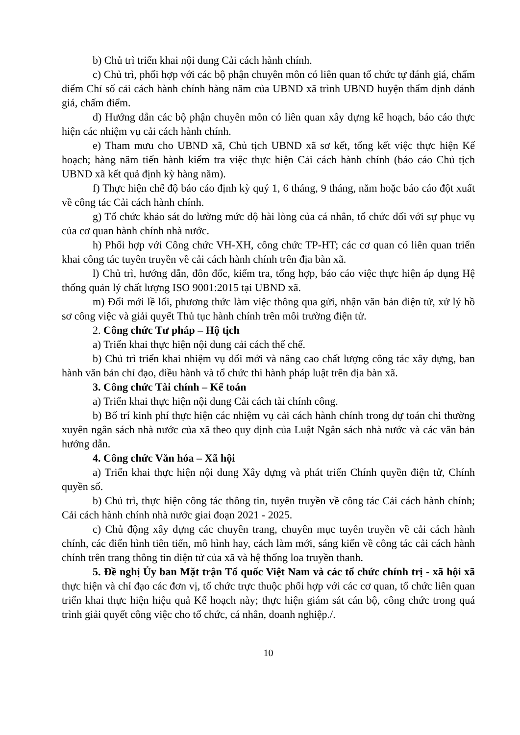b) Chủ trì triển khai nội dung Cải cách hành chính.
c) Chủ trì, phối hợp với các bộ phận chuyên môn có liên quan tổ chức tự đánh giá, chấm điểm Chỉ số cải cách hành chính hàng năm của UBND xã trình UBND huyện thẩm định đánh giá, chấm điểm.
d) Hướng dẫn các bộ phận chuyên môn có liên quan xây dựng kế hoạch, báo cáo thực hiện các nhiệm vụ cải cách hành chính.
e) Tham mưu cho UBND xã, Chủ tịch UBND xã sơ kết, tổng kết việc thực hiện Kế hoạch; hàng năm tiến hành kiểm tra việc thực hiện Cải cách hành chính (báo cáo Chủ tịch UBND xã kết quả định kỳ hàng năm).
f) Thực hiện chế độ báo cáo định kỳ quý 1, 6 tháng, 9 tháng, năm hoặc báo cáo đột xuất về công tác Cải cách hành chính.
g) Tổ chức khảo sát đo lường mức độ hài lòng của cá nhân, tổ chức đối với sự phục vụ của cơ quan hành chính nhà nước.
h) Phối hợp với Công chức VH-XH, công chức TP-HT; các cơ quan có liên quan triển khai công tác tuyên truyền về cải cách hành chính trên địa bàn xã.
l) Chủ trì, hướng dẫn, đôn đốc, kiểm tra, tổng hợp, báo cáo việc thực hiện áp dụng Hệ thống quản lý chất lượng ISO 9001:2015 tại UBND xã.
m) Đổi mới lề lối, phương thức làm việc thông qua gửi, nhận văn bản điện tử, xử lý hồ sơ công việc và giải quyết Thủ tục hành chính trên môi trường điện tử.
2. Công chức Tư pháp – Hộ tịch
a) Triển khai thực hiện nội dung cải cách thể chế.
b) Chủ trì triển khai nhiệm vụ đổi mới và nâng cao chất lượng công tác xây dựng, ban hành văn bản chỉ đạo, điều hành và tổ chức thi hành pháp luật trên địa bàn xã.
3. Công chức Tài chính – Kế toán
a) Triển khai thực hiện nội dung Cải cách tài chính công.
b) Bố trí kinh phí thực hiện các nhiệm vụ cải cách hành chính trong dự toán chi thường xuyên ngân sách nhà nước của xã theo quy định của Luật Ngân sách nhà nước và các văn bản hướng dẫn.
4. Công chức Văn hóa – Xã hội
a) Triển khai thực hiện nội dung Xây dựng và phát triển Chính quyền điện tử, Chính quyền số.
b) Chủ trì, thực hiện công tác thông tin, tuyên truyền về công tác Cải cách hành chính; Cải cách hành chính nhà nước giai đoạn 2021 - 2025.
c) Chủ động xây dựng các chuyên trang, chuyên mục tuyên truyền về cải cách hành chính, các điển hình tiên tiến, mô hình hay, cách làm mới, sáng kiến về công tác cải cách hành chính trên trang thông tin điện tử của xã và hệ thống loa truyền thanh.
5. Đề nghị Ủy ban Mặt trận Tổ quốc Việt Nam và các tổ chức chính trị - xã hội xã thực hiện và chỉ đạo các đơn vị, tổ chức trực thuộc phối hợp với các cơ quan, tổ chức liên quan triển khai thực hiện hiệu quả Kế hoạch này; thực hiện giám sát cán bộ, công chức trong quá trình giải quyết công việc cho tổ chức, cá nhân, doanh nghiệp./.
10